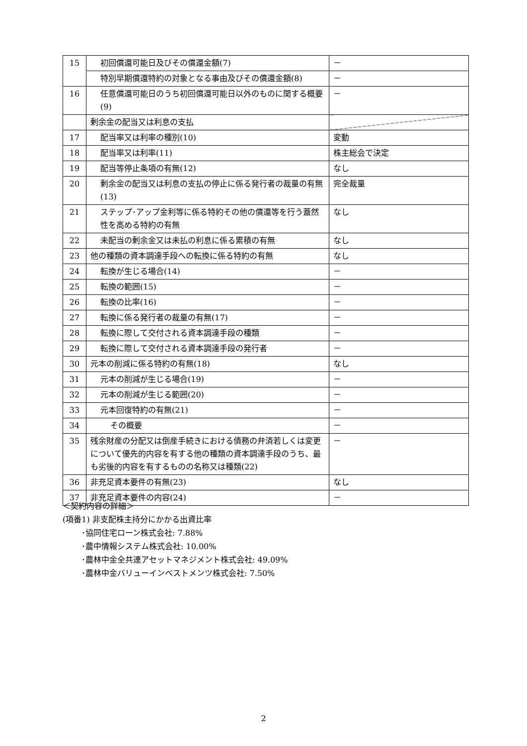| 15 | 初回償還可能日及びその償還金額(7) | － |
| | 特別早期償還特約の対象となる事由及びその償還金額(8) | － |
| 16 | 任意償還可能日のうち初回償還可能日以外のものに関する概要(9) | － |
| | 剰余金の配当又は利息の支払 | |
| 17 | 配当率又は利率の種別(10) | 変動 |
| 18 | 配当率又は利率(11) | 株主総会で決定 |
| 19 | 配当等停止条項の有無(12) | なし |
| 20 | 剰余金の配当又は利息の支払の停止に係る発行者の裁量の有無(13) | 完全裁量 |
| 21 | ステップ･アップ金利等に係る特約その他の償還等を行う蓋然性を高める特約の有無 | なし |
| 22 | 未配当の剰余金又は未払の利息に係る累積の有無 | なし |
| 23 | 他の種類の資本調達手段への転換に係る特約の有無 | なし |
| 24 | 転換が生じる場合(14) | － |
| 25 | 転換の範囲(15) | － |
| 26 | 転換の比率(16) | － |
| 27 | 転換に係る発行者の裁量の有無(17) | － |
| 28 | 転換に際して交付される資本調達手段の種類 | － |
| 29 | 転換に際して交付される資本調達手段の発行者 | － |
| 30 | 元本の削減に係る特約の有無(18) | なし |
| 31 | 元本の削減が生じる場合(19) | － |
| 32 | 元本の削減が生じる範囲(20) | － |
| 33 | 元本回復特約の有無(21) | － |
| 34 | その概要 | － |
| 35 | 残余財産の分配又は倒産手続きにおける債務の弁済若しくは変更について優先的内容を有する他の種類の資本調達手段のうち、最も劣後的内容を有するものの名称又は種類(22) | － |
| 36 | 非充足資本要件の有無(23) | なし |
| 37 | 非充足資本要件の内容(24) | － |
＜契約内容の詳細＞
(項番1) 非支配株主持分にかかる出資比率
･協同住宅ローン株式会社: 7.88%
･農中情報システム株式会社: 10.00%
･農林中金全共連アセットマネジメント株式会社: 49.09%
･農林中金バリューインベストメンツ株式会社: 7.50%
2